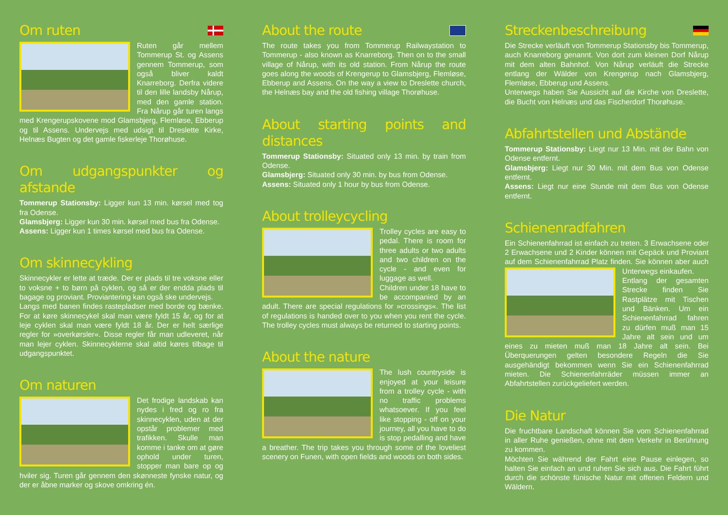Om ruten
Ruten går mellem Tommerup St. og Assens gennem Tommerup, som også bliver kaldt Knarreborg. Derfra videre til den lille landsby Nårup, med den gamle station. Fra Nårup går turen langs med Krengerupskovene mod Glamsbjerg, Flemløse, Ebberup og til Assens. Undervejs med udsigt til Dreslette Kirke, Helnæs Bugten og det gamle fiskerleje Thorøhuse.
Om udgangspunkter og afstande
Tommerup Stationsby: Ligger kun 13 min. kørsel med tog fra Odense.
Glamsbjerg: Ligger kun 30 min. kørsel med bus fra Odense.
Assens: Ligger kun 1 times kørsel med bus fra Odense.
Om skinnecykling
Skinnecykler er lette at træde. Der er plads til tre voksne eller to voksne + to børn på cyklen, og så er der endda plads til bagage og proviant. Proviantering kan også ske undervejs.
Langs med banen findes rastepladser med borde og bænke. For at køre skinnecykel skal man være fyldt 15 år, og for at leje cyklen skal man være fyldt 18 år. Der er helt særlige regler for »overkørsler«. Disse regler får man udleveret, når man lejer cyklen. Skinnecyklerne skal altid køres tilbage til udgangspunktet.
Om naturen
Det frodige landskab kan nydes i fred og ro fra skinnecyklen, uden at der opstår problemer med trafikken. Skulle man komme i tanke om at gøre ophold under turen, stopper man bare op og hviler sig. Turen går gennem den skønneste fynske natur, og der er åbne marker og skove omkring én.
About the route
The route takes you from Tommerup Railwaystation to Tommerup - also known as Knarreborg. Then on to the small village of Nårup, with its old station. From Nårup the route goes along the woods of Krengerup to Glamsbjerg, Flemløse, Ebberup and Assens. On the way a view to Dreslette church, the Helnæs bay and the old fishing village Thorøhuse.
About starting points and distances
Tommerup Stationsby: Situated only 13 min. by train from Odense.
Glamsbjerg: Situated only 30 min. by bus from Odense.
Assens: Situated only 1 hour by bus from Odense.
About trolleycycling
Trolley cycles are easy to pedal. There is room for three adults or two adults and two children on the cycle - and even for luggage as well.
Children under 18 have to be accompanied by an adult. There are special regulations for »crossings«. The list of regulations is handed over to you when you rent the cycle. The trolley cycles must always be returned to starting points.
About the nature
The lush countryside is enjoyed at your leisure from a trolley cycle - with no traffic problems whatsoever. If you feel like stopping - off on your journey, all you have to do is stop pedalling and have a breather. The trip takes you through some of the loveliest scenery on Funen, with open fields and woods on both sides.
Streckenbeschreibung
Die Strecke verläuft von Tommerup Stationsby bis Tommerup, auch Knarreborg genannt. Von dort zum kleinen Dorf Nårup mit dem alten Bahnhof. Von Nårup verläuft die Strecke entlang der Wälder von Krengerup nach Glamsbjerg, Flemløse, Ebberup und Assens.
Unterwegs haben Sie Aussicht auf die Kirche von Dreslette, die Bucht von Helnæs und das Fischerdorf Thorøhuse.
Abfahrtstellen und Abstände
Tommerup Stationsby: Liegt nur 13 Min. mit der Bahn von Odense entfernt.
Glamsbjerg: Liegt nur 30 Min. mit dem Bus von Odense entfernt.
Assens: Liegt nur eine Stunde mit dem Bus von Odense entfernt.
Schienenradfahren
Ein Schienenfahrrad ist einfach zu treten. 3 Erwachsene oder 2 Erwachsene und 2 Kinder können mit Gepäck und Proviant auf dem Schienenfahrrad Platz finden. Sie können aber auch Unterwegs einkaufen.
Entlang der gesamten Strecke finden Sie Rastplätze mit Tischen und Bänken. Um ein Schienenfahrrad fahren zu dürfen muß man 15 Jahre alt sein und um eines zu mieten muß man 18 Jahre alt sein. Bei Überquerungen gelten besondere Regeln die Sie ausgehändigt bekommen wenn Sie ein Schienenfahrrad mieten. Die Schienenfahrräder müssen immer an Abfahrtstellen zurückgeliefert werden.
Die Natur
Die fruchtbare Landschaft können Sie vom Schienenfahrrad in aller Ruhe genießen, ohne mit dem Verkehr in Berührung zu kommen.
Möchten Sie während der Fahrt eine Pause einlegen, so halten Sie einfach an und ruhen Sie sich aus. Die Fahrt führt durch die schönste fünische Natur mit offenen Feldern und Wäldern.